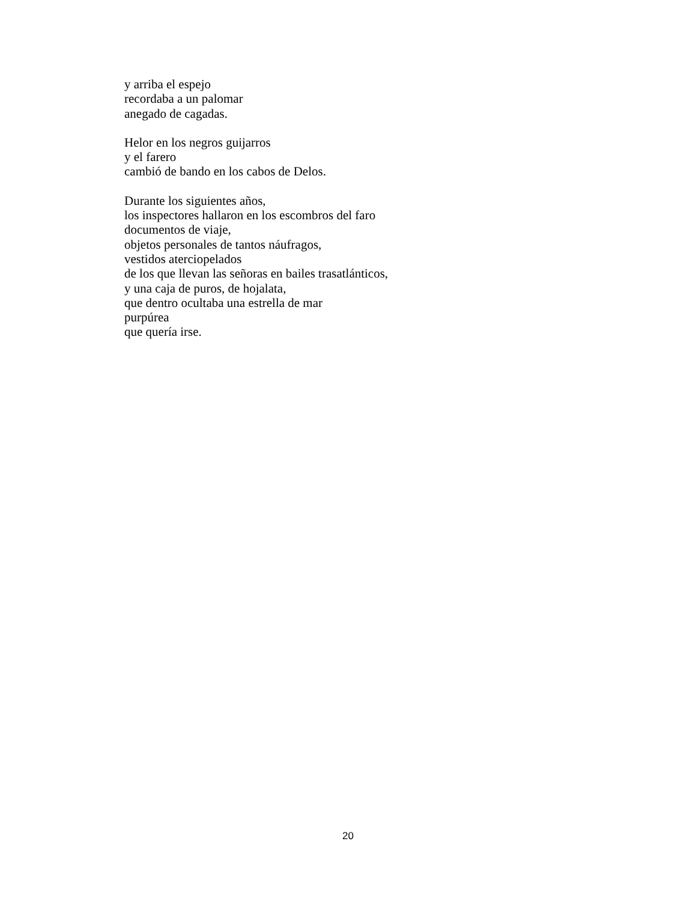y arriba el espejo
recordaba a un palomar
anegado de cagadas.
Helor en los negros guijarros
y el farero
cambió de bando en los cabos de Delos.
Durante los siguientes años,
los inspectores hallaron en los escombros del faro
documentos de viaje,
objetos personales de tantos náufragos,
vestidos aterciopelados
de los que llevan las señoras en bailes trasatlánticos,
y una caja de puros, de hojalata,
que dentro ocultaba una estrella de mar
purpúrea
que quería irse.
20